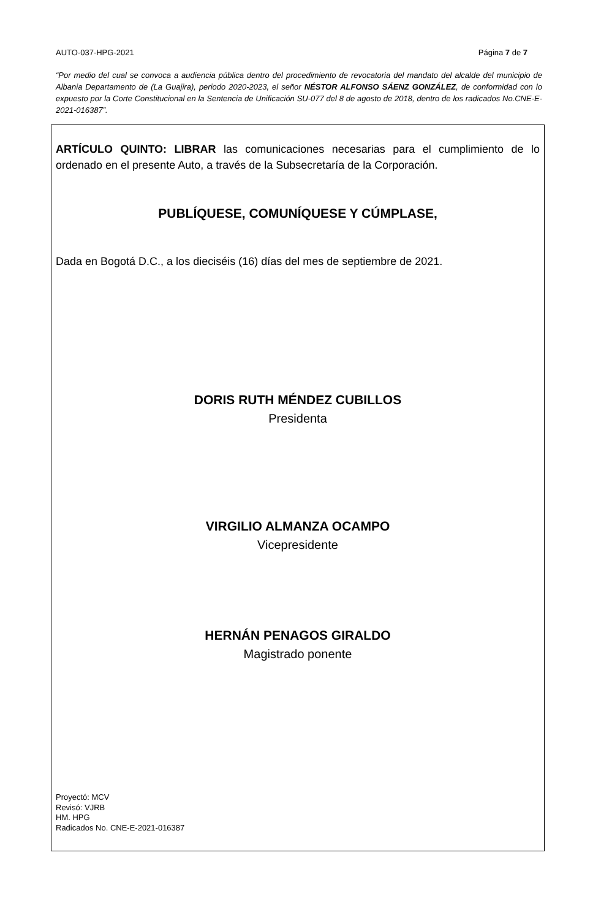AUTO-037-HPG-2021 Página 7 de 7
“Por medio del cual se convoca a audiencia pública dentro del procedimiento de revocatoria del mandato del alcalde del municipio de Albania Departamento de (La Guajira), periodo 2020-2023, el señor NÉSTOR ALFONSO SÁENZ GONZÁLEZ, de conformidad con lo expuesto por la Corte Constitucional en la Sentencia de Unificación SU-077 del 8 de agosto de 2018, dentro de los radicados No.CNE-E-2021-016387”.
ARTÍCULO QUINTO: LIBRAR las comunicaciones necesarias para el cumplimiento de lo ordenado en el presente Auto, a través de la Subsecretaría de la Corporación.
PUBLÍQUESE, COMUNÍQUESE Y CÚMPLASE,
Dada en Bogotá D.C., a los dieciséis (16) días del mes de septiembre de 2021.
DORIS RUTH MÉNDEZ CUBILLOS
Presidenta
VIRGILIO ALMANZA OCAMPO
Vicepresidente
HERNÁN PENAGOS GIRALDO
Magistrado ponente
Proyectó: MCV
Revisó: VJRB
HM. HPG
Radicados No. CNE-E-2021-016387